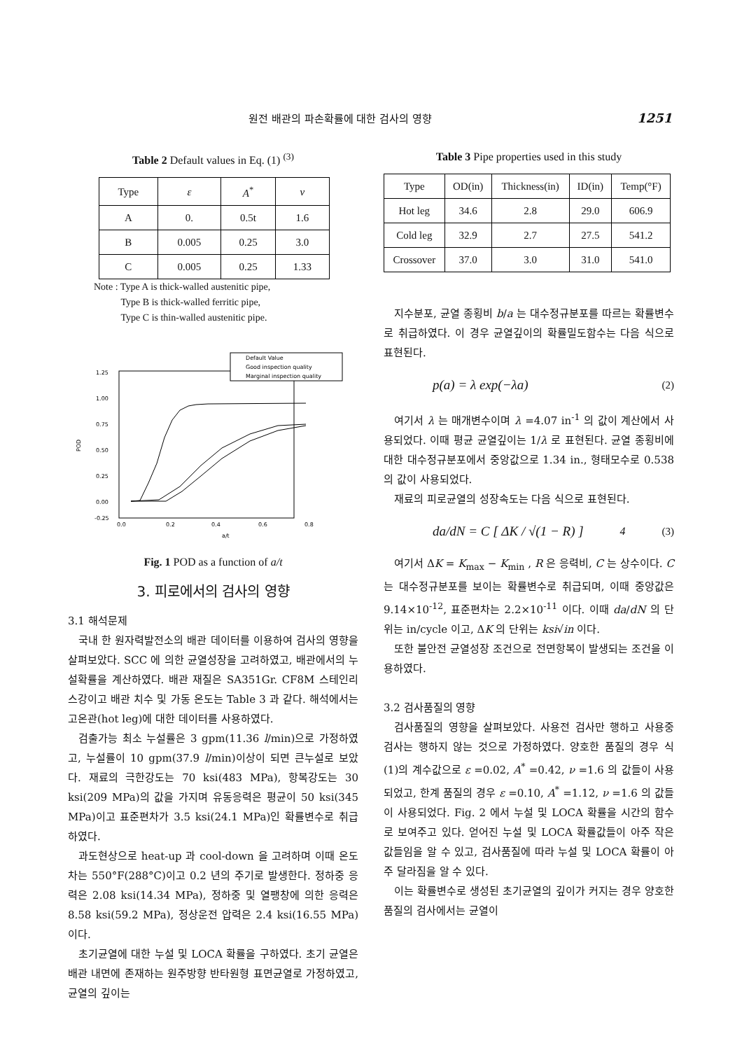원전 배관의 파손확률에 대한 검사의 영향 1251
Table 2 Default values in Eq. (1) <sup>(3)</sup>
| Type | ε | A<sup>*</sup> | ν |
| --- | --- | --- | --- |
| A | 0. | 0.5t | 1.6 |
| B | 0.005 | 0.25 | 3.0 |
| C | 0.005 | 0.25 | 1.33 |
Note : Type A is thick-walled austenitic pipe,
Type B is thick-walled ferritic pipe,
Type C is thin-walled austenitic pipe.
1.25
1.00
0.75
0.50
0.25
0.00
-0.25
0.0
0.2
0.4
0.6
0.8
a/t
POD
Default Value
Good inspection quality
Marginal inspection quality
Fig. 1 POD as a function of a/t
3. 피로에서의 검사의 영향
3.1 해석문제
국내 한 원자력발전소의 배관 데이터를 이용하여 검사의 영향을 살펴보았다. SCC 에 의한 균열성장을 고려하였고, 배관에서의 누설확률을 계산하였다. 배관 재질은 SA351Gr. CF8M 스테인리스강이고 배관 치수 및 가동 온도는 Table 3 과 같다. 해석에서는 고온관(hot leg)에 대한 데이터를 사용하였다.
검출가능 최소 누설률은 3 gpm(11.36 l/min)으로 가정하였고, 누설률이 10 gpm(37.9 l/min)이상이 되면 큰누설로 보았다. 재료의 극한강도는 70 ksi(483 MPa), 항복강도는 30 ksi(209 MPa)의 값을 가지며 유동응력은 평균이 50 ksi(345 MPa)이고 표준편차가 3.5 ksi(24.1 MPa)인 확률변수로 취급하였다.
과도현상으로 heat-up 과 cool-down 을 고려하며 이때 온도차는 550°F(288°C)이고 0.2 년의 주기로 발생한다. 정하중 응력은 2.08 ksi(14.34 MPa), 정하중 및 열팽창에 의한 응력은 8.58 ksi(59.2 MPa), 정상운전 압력은 2.4 ksi(16.55 MPa)이다.
초기균열에 대한 누설 및 LOCA 확률을 구하였다. 초기 균열은 배관 내면에 존재하는 원주방향 반타원형 표면균열로 가정하였고, 균열의 깊이는
Table 3 Pipe properties used in this study
| Type | OD(in) | Thickness(in) | ID(in) | Temp(°F) |
| --- | --- | --- | --- | --- |
| Hot leg | 34.6 | 2.8 | 29.0 | 606.9 |
| Cold leg | 32.9 | 2.7 | 27.5 | 541.2 |
| Crossover | 37.0 | 3.0 | 31.0 | 541.0 |
지수분포, 균열 종횡비 b/a 는 대수정규분포를 따르는 확률변수로 취급하였다. 이 경우 균열깊이의 확률밀도함수는 다음 식으로 표현된다.
p(a) = λ exp(−λa) (2)
여기서 λ 는 매개변수이며 λ =4.07 in<sup>-1</sup> 의 값이 계산에서 사용되었다. 이때 평균 균열깊이는 1/λ 로 표현된다. 균열 종횡비에 대한 대수정규분포에서 중앙값으로 1.34 in., 형태모수로 0.538 의 값이 사용되었다.
재료의 피로균열의 성장속도는 다음 식으로 표현된다.
da/dN = C [ ΔK / √(1 − R) ]<sup>4</sup> (3)
여기서 ΔK = K<sub>max</sub> − K<sub>min</sub> , R 은 응력비, C 는 상수이다. C 는 대수정규분포를 보이는 확률변수로 취급되며, 이때 중앙값은 9.14×10<sup>-12</sup>, 표준편차는 2.2×10<sup>-11</sup> 이다. 이때 da/dN 의 단위는 in/cycle 이고, ΔK 의 단위는 ksi√in 이다.
또한 불안전 균열성장 조건으로 전면항복이 발생되는 조건을 이용하였다.
3.2 검사품질의 영향
검사품질의 영향을 살펴보았다. 사용전 검사만 행하고 사용중 검사는 행하지 않는 것으로 가정하였다. 양호한 품질의 경우 식 (1)의 계수값으로 ε =0.02, A<sup>*</sup> =0.42, ν =1.6 의 값들이 사용되었고, 한계 품질의 경우 ε =0.10, A<sup>*</sup> =1.12, ν =1.6 의 값들이 사용되었다. Fig. 2 에서 누설 및 LOCA 확률을 시간의 함수로 보여주고 있다. 얻어진 누설 및 LOCA 확률값들이 아주 작은 값들임을 알 수 있고, 검사품질에 따라 누설 및 LOCA 확률이 아주 달라짐을 알 수 있다.
이는 확률변수로 생성된 초기균열의 깊이가 커지는 경우 양호한 품질의 검사에서는 균열이